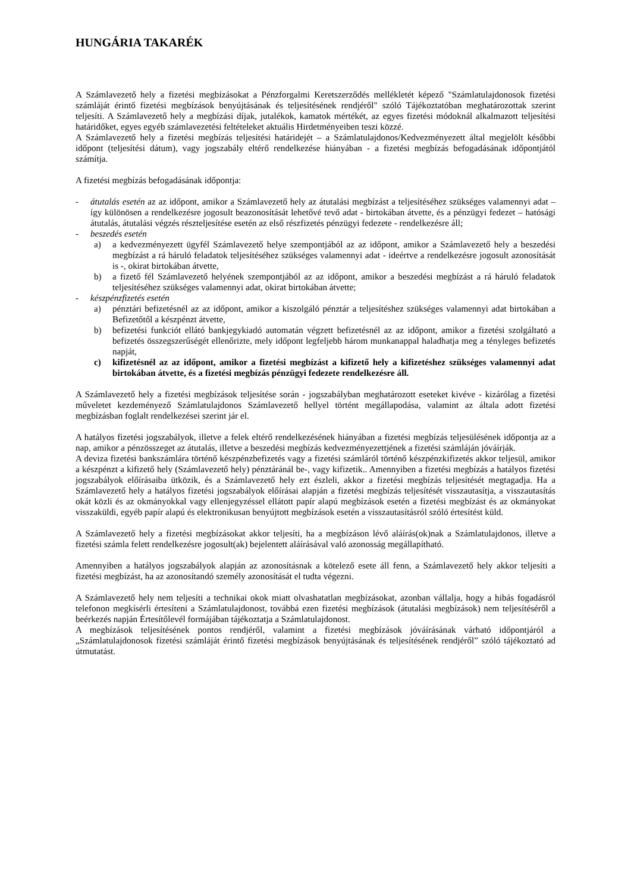HUNGÁRIA TAKARÉK
A Számlavezető hely a fizetési megbízásokat a Pénzforgalmi Keretszerződés mellékletét képező "Számlatulajdonosok fizetési számláját érintő fizetési megbízások benyújtásának és teljesítésének rendjéről" szóló Tájékoztatóban meghatározottak szerint teljesíti. A Számlavezető hely a megbízási díjak, jutalékok, kamatok mértékét, az egyes fizetési módoknál alkalmazott teljesítési határidőket, egyes egyéb számlavezetési feltételeket aktuális Hirdetményeiben teszi közzé.
A Számlavezető hely a fizetési megbízás teljesítési határidejét – a Számlatulajdonos/Kedvezményezett által megjelölt későbbi időpont (teljesítési dátum), vagy jogszabály eltérő rendelkezése hiányában - a fizetési megbízás befogadásának időpontjától számítja.
A fizetési megbízás befogadásának időpontja:
- átutalás esetén az az időpont, amikor a Számlavezető hely az átutalási megbízást a teljesítéséhez szükséges valamennyi adat – így különösen a rendelkezésre jogosult beazonosítását lehetővé tevő adat - birtokában átvette, és a pénzügyi fedezet – hatósági átutalás, átutalási végzés részteljesítése esetén az első részfizetés pénzügyi fedezete - rendelkezésre áll;
- beszedés esetén
a) a kedvezményezett ügyfél Számlavezető helye szempontjából az az időpont, amikor a Számlavezető hely a beszedési megbízást a rá háruló feladatok teljesítéséhez szükséges valamennyi adat - ideértve a rendelkezésre jogosult azonosítását is -, okirat birtokában átvette,
b) a fizető fél Számlavezető helyének szempontjából az az időpont, amikor a beszedési megbízást a rá háruló feladatok teljesítéséhez szükséges valamennyi adat, okirat birtokában átvette;
- készpénzfizetés esetén
a) pénztári befizetésnél az az időpont, amikor a kiszolgáló pénztár a teljesítéshez szükséges valamennyi adat birtokában a Befizetőtől a készpénzt átvette,
b) befizetési funkciót ellátó bankjegykiadó automatán végzett befizetésnél az az időpont, amikor a fizetési szolgáltató a befizetés összegszerűségét ellenőrizte, mely időpont legfeljebb három munkanappal haladhatja meg a tényleges befizetés napját,
c) kifizetésnél az az időpont, amikor a fizetési megbízást a kifizető hely a kifizetéshez szükséges valamennyi adat birtokában átvette, és a fizetési megbízás pénzügyi fedezete rendelkezésre áll.
A Számlavezető hely a fizetési megbízások teljesítése során - jogszabályban meghatározott eseteket kivéve - kizárólag a fizetési műveletet kezdeményező Számlatulajdonos Számlavezető hellyel történt megállapodása, valamint az általa adott fizetési megbízásban foglalt rendelkezései szerint jár el.
A hatályos fizetési jogszabályok, illetve a felek eltérő rendelkezésének hiányában a fizetési megbízás teljesülésének időpontja az a nap, amikor a pénzösszeget az átutalás, illetve a beszedési megbízás kedvezményezettjének a fizetési számláján jóváírják.
A deviza fizetési bankszámlára történő készpénzbefizetés vagy a fizetési számláról történő készpénzkifizetés akkor teljesül, amikor a készpénzt a kifizető hely (Számlavezető hely) pénztáránál be-, vagy kifizetik.. Amennyiben a fizetési megbízás a hatályos fizetési jogszabályok előírásaiba ütközik, és a Számlavezető hely ezt észleli, akkor a fizetési megbízás teljesítését megtagadja. Ha a Számlavezető hely a hatályos fizetési jogszabályok előírásai alapján a fizetési megbízás teljesítését visszautasítja, a visszautasítás okát közli és az okmányokkal vagy ellenjegyzéssel ellátott papír alapú megbízások esetén a fizetési megbízást és az okmányokat visszaküldi, egyéb papír alapú és elektronikusan benyújtott megbízások esetén a visszautasításról szóló értesítést küld.
A Számlavezető hely a fizetési megbízásokat akkor teljesíti, ha a megbízáson lévő aláírás(ok)nak a Számlatulajdonos, illetve a fizetési számla felett rendelkezésre jogosult(ak) bejelentett aláírásával való azonosság megállapítható.
Amennyiben a hatályos jogszabályok alapján az azonosításnak a kötelező esete áll fenn, a Számlavezető hely akkor teljesíti a fizetési megbízást, ha az azonosítandó személy azonosítását el tudta végezni.
A Számlavezető hely nem teljesíti a technikai okok miatt olvashatatlan megbízásokat, azonban vállalja, hogy a hibás fogadásról telefonon megkísérli értesíteni a Számlatulajdonost, továbbá ezen fizetési megbízások (átutalási megbízások) nem teljesítéséről a beérkezés napján Értesítőlevél formájában tájékoztatja a Számlatulajdonost.
A megbízások teljesítésének pontos rendjéről, valamint a fizetési megbízások jóváírásának várható időpontjáról a „Számlatulajdonosok fizetési számláját érintő fizetési megbízások benyújtásának és teljesítésének rendjéről” szóló tájékoztató ad útmutatást.